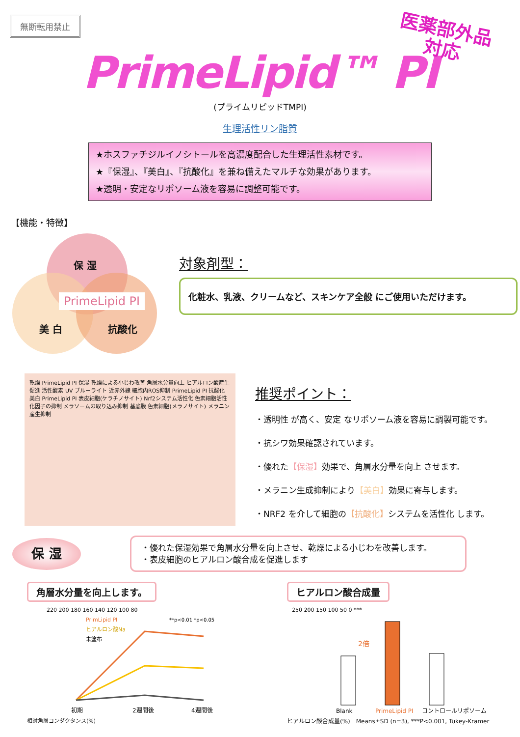無断転用禁止
医薬部外品
対応
PrimeLipid™ PI
(プライムリピッドTMPI)
生理活性リン脂質
★ホスファチジルイノシトールを高濃度配合した生理活性素材です。
★『保湿』、『美白』、『抗酸化』を兼ね備えたマルチな効果があります。
★透明・安定なリポソーム液を容易に調整可能です。
【機能・特徴】
保 湿
PrimeLipid PI
美 白 抗酸化
対象剤型：
化粧水、乳液、クリームなど、スキンケア全般 にご使用いただけます。
乾燥 PrimeLipid PI 保湿 乾燥による小じわ改善 角層水分量向上 ヒアルロン酸産生促進 活性酸素 UV ブルーライト 近赤外線 細胞内ROS抑制 PrimeLipid PI 抗酸化 美白 PrimeLipid PI 表皮細胞(ケラチノサイト) Nrf2システム活性化 色素細胞活性化因子の抑制 メラソームの取り込み抑制 基底膜 色素細胞(メラノサイト) メラニン産生抑制
推奨ポイント：
・透明性 が高く、安定 なリポソーム液を容易に調製可能です。
・抗シワ効果確認されています。
・優れた【保湿】効果で、角層水分量を向上 させます。
・メラニン生成抑制により【美白】効果に寄与します。
・NRF2 を介して細胞の【抗酸化】システムを活性化 します。
保 湿
・優れた保湿効果で角層水分量を向上させ、乾燥による小じわを改善します。
・表皮細胞のヒアルロン酸合成を促進します
角層水分量を向上します。
220 200 180 160 140 120 100 80
PrimLipid PI
ヒアルロン酸Na
未塗布
**p<0.01 *p<0.05
初期
2週間後
4週間後
相対角層コンダクタンス(%)
ヒアルロン酸合成量
250 200 150 100 50 0 ***
2倍
Blank
PrimeLipid PI
コントロールリポソーム
ヒアルロン酸合成量(%)　Means±SD (n=3), ***P<0.001, Tukey-Kramer